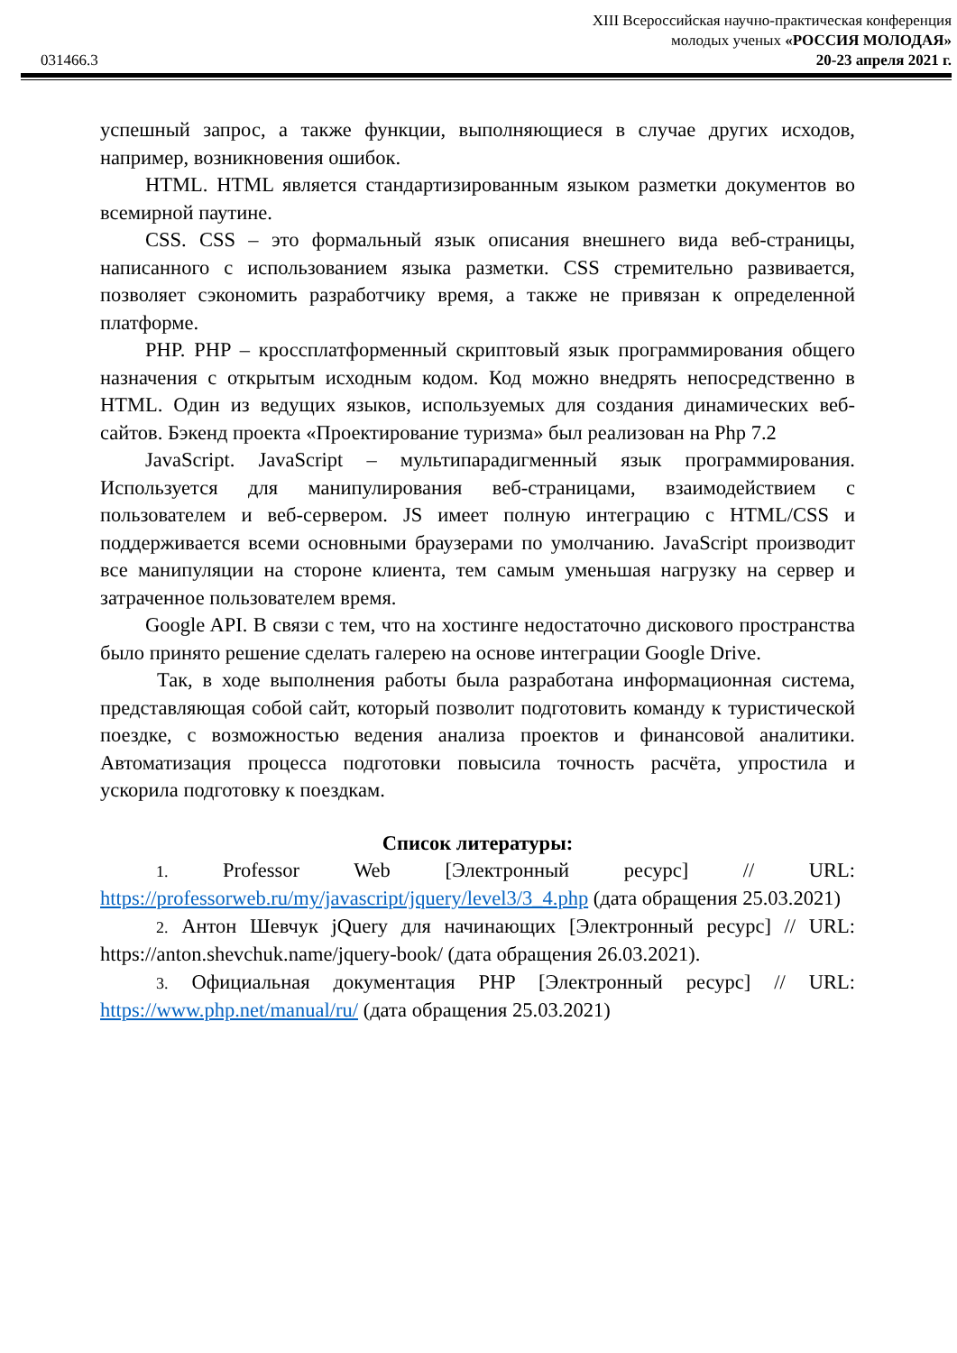031466.3
XIII Всероссийская научно-практическая конференция
молодых ученых «РОССИЯ МОЛОДАЯ»
20-23 апреля 2021 г.
успешный запрос, а также функции, выполняющиеся в случае других исходов, например, возникновения ошибок.
HTML. HTML является стандартизированным языком разметки документов во всемирной паутине.
CSS. CSS – это формальный язык описания внешнего вида веб-страницы, написанного с использованием языка разметки. CSS стремительно развивается, позволяет сэкономить разработчику время, а также не привязан к определенной платформе.
PHP. PHP – кроссплатформенный скриптовый язык программирования общего назначения с открытым исходным кодом. Код можно внедрять непосредственно в HTML. Один из ведущих языков, используемых для создания динамических веб-сайтов. Бэкенд проекта «Проектирование туризма» был реализован на Php 7.2
JavaScript. JavaScript – мультипарадигменный язык программирования. Используется для манипулирования веб-страницами, взаимодействием с пользователем и веб-сервером. JS имеет полную интеграцию с HTML/CSS и поддерживается всеми основными браузерами по умолчанию. JavaScript производит все манипуляции на стороне клиента, тем самым уменьшая нагрузку на сервер и затраченное пользователем время.
Google API. В связи с тем, что на хостинге недостаточно дискового пространства было принято решение сделать галерею на основе интеграции Google Drive.
Так, в ходе выполнения работы была разработана информационная система, представляющая собой сайт, который позволит подготовить команду к туристической поездке, с возможностью ведения анализа проектов и финансовой аналитики. Автоматизация процесса подготовки повысила точность расчёта, упростила и ускорила подготовку к поездкам.
Список литературы:
1. Professor Web [Электронный ресурс] // URL: https://professorweb.ru/my/javascript/jquery/level3/3_4.php (дата обращения 25.03.2021)
2. Антон Шевчук jQuery для начинающих [Электронный ресурс] // URL: https://anton.shevchuk.name/jquery-book/ (дата обращения 26.03.2021).
3. Официальная документация PHP [Электронный ресурс] // URL: https://www.php.net/manual/ru/ (дата обращения 25.03.2021)